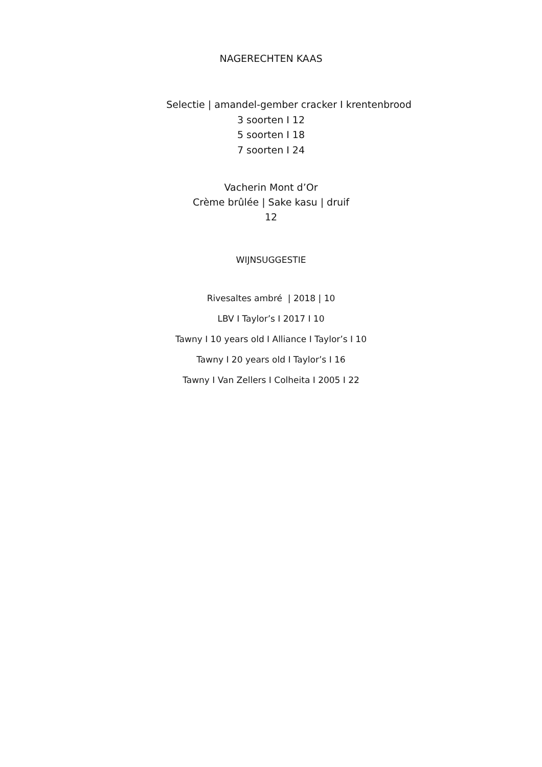NAGERECHTEN KAAS
Selectie | amandel-gember cracker I krentenbrood
3 soorten I 12
5 soorten I 18
7 soorten I 24
Vacherin Mont d’Or
Crème brûlée | Sake kasu | druif
12
WIJNSUGGESTIE
Rivesaltes ambré | 2018 | 10
LBV I Taylor’s I 2017 I 10
Tawny I 10 years old I Alliance I Taylor’s I 10
Tawny I 20 years old I Taylor’s I 16
Tawny I Van Zellers I Colheita I 2005 I 22